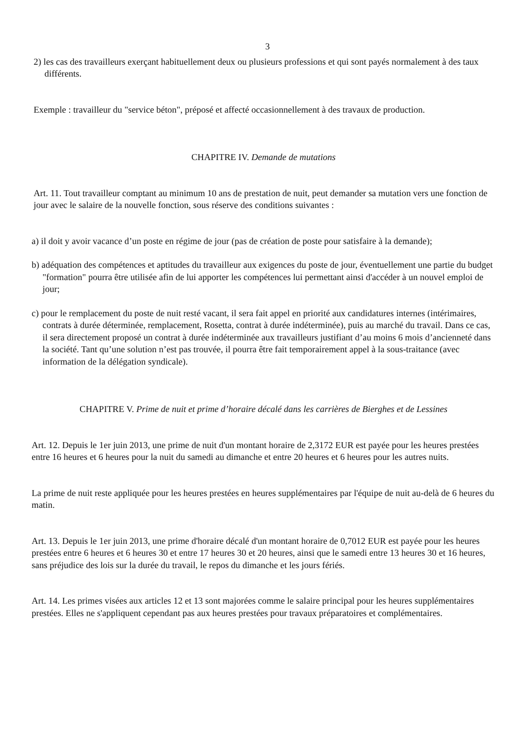3
2) les cas des travailleurs exerçant habituellement deux ou plusieurs professions et qui sont payés normalement à des taux différents.
Exemple : travailleur du "service béton", préposé et affecté occasionnellement à des travaux de production.
CHAPITRE IV. Demande de mutations
Art. 11. Tout travailleur comptant au minimum 10 ans de prestation de nuit, peut demander sa mutation vers une fonction de jour avec le salaire de la nouvelle fonction, sous réserve des conditions suivantes :
a) il doit y avoir vacance d’un poste en régime de jour (pas de création de poste pour satisfaire à la demande);
b) adéquation des compétences et aptitudes du travailleur aux exigences du poste de jour, éventuellement une partie du budget "formation" pourra être utilisée afin de lui apporter les compétences lui permettant ainsi d'accéder à un nouvel emploi de jour;
c) pour le remplacement du poste de nuit resté vacant, il sera fait appel en priorité aux candidatures internes (intérimaires, contrats à durée déterminée, remplacement, Rosetta, contrat à durée indéterminée), puis au marché du travail. Dans ce cas, il sera directement proposé un contrat à durée indéterminée aux travailleurs justifiant d’au moins 6 mois d’ancienneté dans la société. Tant qu’une solution n’est pas trouvée, il pourra être fait temporairement appel à la sous-traitance (avec information de la délégation syndicale).
CHAPITRE V. Prime de nuit et prime d’horaire décalé dans les carrières de Bierghes et de Lessines
Art. 12. Depuis le 1er juin 2013, une prime de nuit d'un montant horaire de 2,3172 EUR est payée pour les heures prestées entre 16 heures et 6 heures pour la nuit du samedi au dimanche et entre 20 heures et 6 heures pour les autres nuits.
La prime de nuit reste appliquée pour les heures prestées en heures supplémentaires par l'équipe de nuit au-delà de 6 heures du matin.
Art. 13. Depuis le 1er juin 2013, une prime d'horaire décalé d'un montant horaire de 0,7012 EUR est payée pour les heures prestées entre 6 heures et 6 heures 30 et entre 17 heures 30 et 20 heures, ainsi que le samedi entre 13 heures 30 et 16 heures, sans préjudice des lois sur la durée du travail, le repos du dimanche et les jours fériés.
Art. 14. Les primes visées aux articles 12 et 13 sont majorées comme le salaire principal pour les heures supplémentaires prestées. Elles ne s'appliquent cependant pas aux heures prestées pour travaux préparatoires et complémentaires.